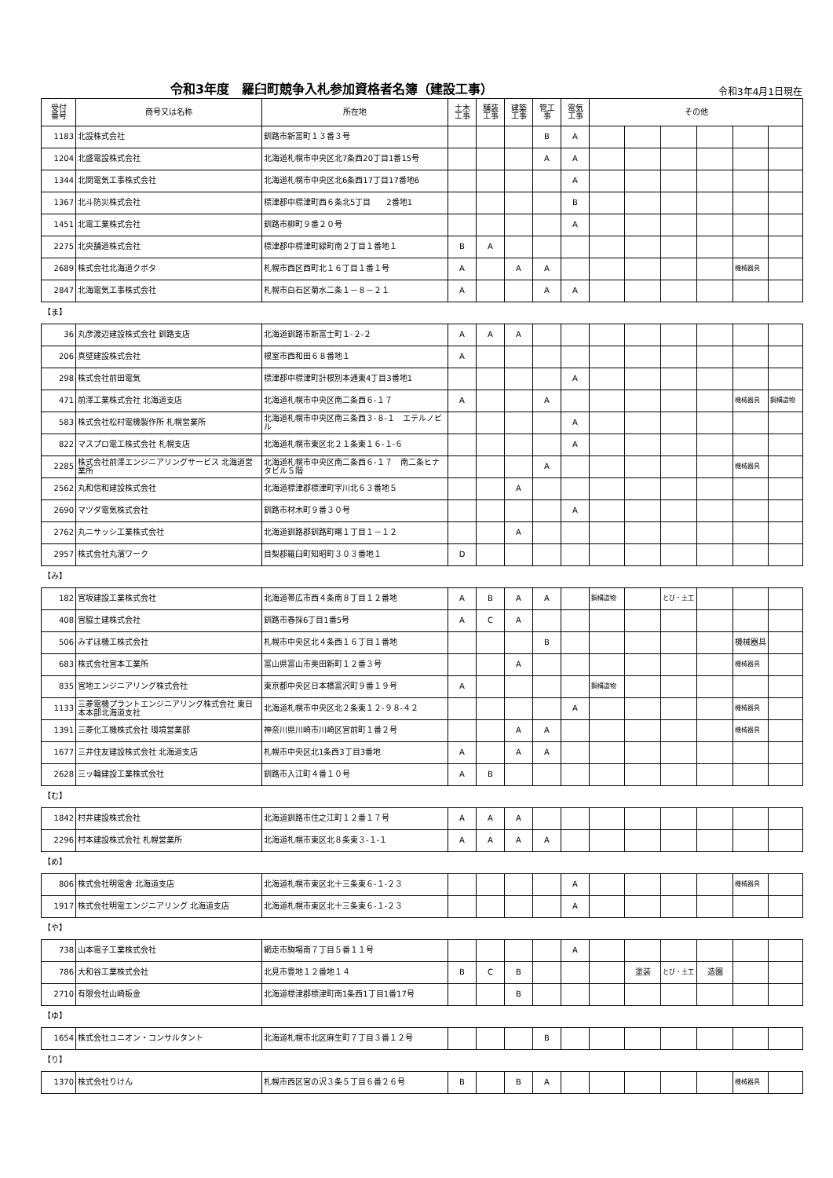令和3年度　羅臼町競争入札参加資格者名簿（建設工事）
令和3年4月1日現在
| 受付 番号 | 商号又は名称 | 所在地 | 土木 工事 | 舗装 工事 | 建築 工事 | 管工 事 | 電気 工事 | その他 | | | | | |
| --- | --- | --- | --- | --- | --- | --- | --- | --- | --- | --- | --- | --- | --- |
| 1183 | 北設株式会社 | 釧路市新富町１３番３号 | | | | B | A | | | | | | |
| 1204 | 北盛電設株式会社 | 北海道札幌市中央区北7条西20丁目1番15号 | | | | A | A | | | | | | |
| 1344 | 北関電気工事株式会社 | 北海道札幌市中央区北6条西17丁目17番地6 | | | | | A | | | | | | |
| 1367 | 北斗防災株式会社 | 標津郡中標津町西６条北5丁目 2番地1 | | | | | B | | | | | | |
| 1451 | 北電工業株式会社 | 釧路市柳町９番２０号 | | | | | A | | | | | | |
| 2275 | 北央舗道株式会社 | 標津郡中標津町緑町南２丁目１番地１ | B | A | | | | | | | | | |
| 2689 | 株式会社北海道クボタ | 札幌市西区西町北１６丁目１番１号 | A | | A | A | | | | | | 機械器具 | |
| 2847 | 北海電気工事株式会社 | 札幌市白石区菊水二条１－８－２１ | A | | | A | A | | | | | | |
| 【ま】 | | | | | | | | | | | | | |
| 36 | 丸彦渡辺建設株式会社 釧路支店 | 北海道釧路市新富士町１-２-２ | A | A | A | | | | | | | | |
| 206 | 真壁建設株式会社 | 根室市西和田６８番地１ | A | | | | | | | | | | |
| 298 | 株式会社前田電気 | 標津郡中標津町計根別本通東4丁目3番地1 | | | | | A | | | | | | |
| 471 | 前澤工業株式会社 北海道支店 | 北海道札幌市中央区南二条西６-１７ | A | | | A | | | | | | 機械器具 | 鋼構造物 |
| 583 | 株式会社松村電機製作所 札幌営業所 | 北海道札幌市中央区南三条西３-８-１ エテルノビル | | | | | A | | | | | | |
| 822 | マスプロ電工株式会社 札幌支店 | 北海道札幌市東区北２１条東１６-１-６ | | | | | A | | | | | | |
| 2285 | 株式会社前澤エンジニアリングサービス 北海道営業所 | 北海道札幌市中央区南二条西６-１７ 南二条ヒナタビル５階 | | | | A | | | | | | 機械器具 | |
| 2562 | 丸和信和建設株式会社 | 北海道標津郡標津町字川北６３番地５ | | | A | | | | | | | | |
| 2690 | マツダ電気株式会社 | 釧路市材木町９番３０号 | | | | | A | | | | | | |
| 2762 | 丸ニサッシ工業株式会社 | 北海道釧路郡釧路町曙１丁目１－１２ | | | A | | | | | | | | |
| 2957 | 株式会社丸濱ワーク | 目梨郡羅臼町知昭町３０３番地１ | D | | | | | | | | | | |
| 【み】 | | | | | | | | | | | | | |
| 182 | 宮坂建設工業株式会社 | 北海道帯広市西４条南８丁目１２番地 | A | B | A | A | | 鋼構造物 | | とび・土工 | | | |
| 408 | 宮脇土建株式会社 | 釧路市春採6丁目1番5号 | A | C | A | | | | | | | | |
| 506 | みずほ機工株式会社 | 札幌市中央区北４条西１６丁目１番地 | | | | B | | | | | | 機械器具 | |
| 683 | 株式会社宮本工業所 | 富山県富山市奥田新町１２番３号 | | | A | | | | | | | 機械器具 | |
| 835 | 宮地エンジニアリング株式会社 | 東京都中央区日本橋富沢町９番１９号 | A | | | | | 鋼構造物 | | | | | |
| 1133 | 三菱電機プラントエンジニアリング株式会社 東日本本部北海道支社 | 北海道札幌市中央区北２条東１２-９８-４２ | | | | | A | | | | | 機械器具 | |
| 1391 | 三菱化工機株式会社 環境営業部 | 神奈川県川崎市川崎区宮前町１番２号 | | | A | A | | | | | | 機械器具 | |
| 1677 | 三井住友建設株式会社 北海道支店 | 札幌市中央区北1条西3丁目3番地 | A | | A | A | | | | | | | |
| 2628 | 三ッ輪建設工業株式会社 | 釧路市入江町４番１０号 | A | B | | | | | | | | | |
| 【む】 | | | | | | | | | | | | | |
| 1842 | 村井建設株式会社 | 北海道釧路市住之江町１２番１７号 | A | A | A | | | | | | | | |
| 2296 | 村本建設株式会社 札幌営業所 | 北海道札幌市東区北８条東３-１-１ | A | A | A | A | | | | | | | |
| 【め】 | | | | | | | | | | | | | |
| 806 | 株式会社明電舎 北海道支店 | 北海道札幌市東区北十三条東６-１-２３ | | | | | A | | | | | 機械器具 | |
| 1917 | 株式会社明電エンジニアリング 北海道支店 | 北海道札幌市東区北十三条東６-１-２３ | | | | | A | | | | | | |
| 【や】 | | | | | | | | | | | | | |
| 738 | 山本電子工業株式会社 | 網走市駒場南７丁目５番１１号 | | | | | A | | | | | | |
| 786 | 大和谷工業株式会社 | 北見市豊地１２番地１４ | B | C | B | | | | 塗装 | とび・土工 | 造園 | | |
| 2710 | 有限会社山崎板金 | 北海道標津郡標津町南1条西1丁目1番17号 | | | B | | | | | | | | |
| 【ゆ】 | | | | | | | | | | | | | |
| 1654 | 株式会社ユニオン・コンサルタント | 北海道札幌市北区麻生町７丁目３番１２号 | | | | B | | | | | | | |
| 【り】 | | | | | | | | | | | | | |
| 1370 | 株式会社りけん | 札幌市西区宮の沢３条５丁目６番２６号 | B | | B | A | | | | | | 機械器具 | |